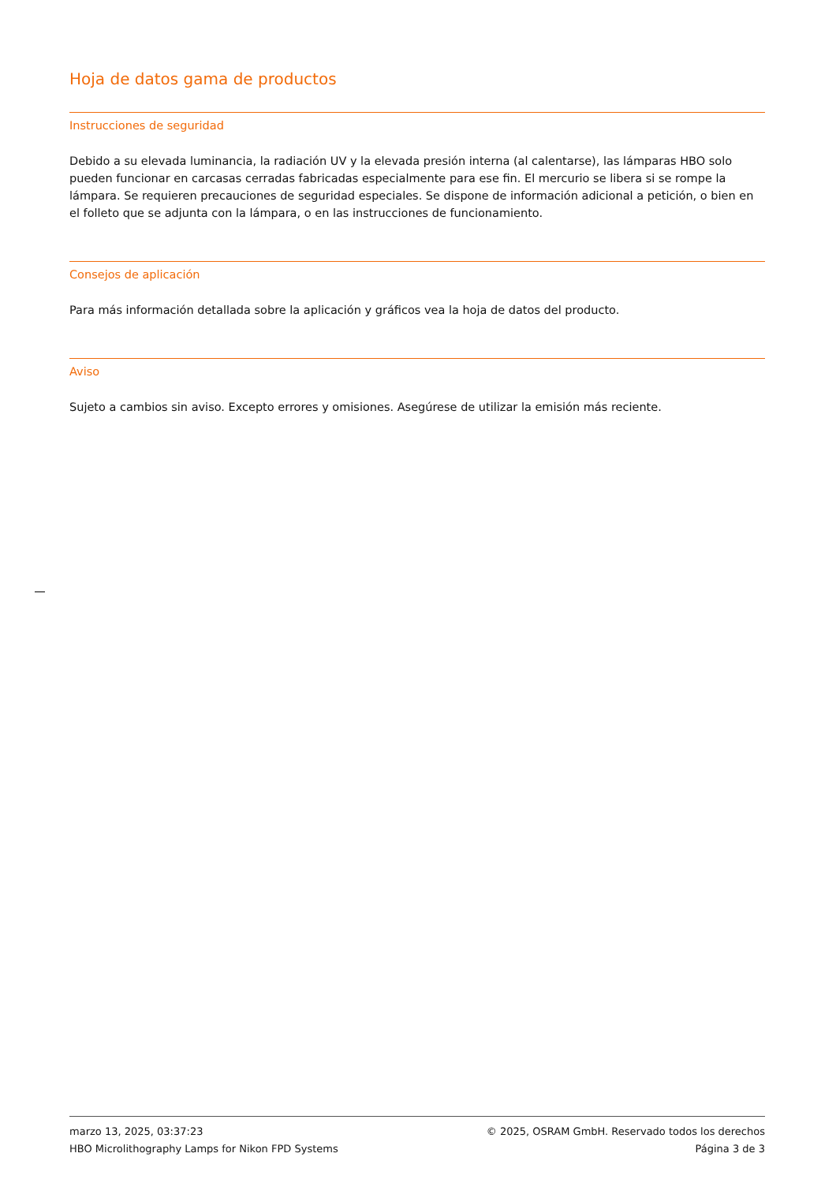Hoja de datos gama de productos
Instrucciones de seguridad
Debido a su elevada luminancia, la radiación UV y la elevada presión interna (al calentarse), las lámparas HBO solo pueden funcionar en carcasas cerradas fabricadas especialmente para ese fin. El mercurio se libera si se rompe la lámpara. Se requieren precauciones de seguridad especiales. Se dispone de información adicional a petición, o bien en el folleto que se adjunta con la lámpara, o en las instrucciones de funcionamiento.
Consejos de aplicación
Para más información detallada sobre la aplicación y gráficos vea la hoja de datos del producto.
Aviso
Sujeto a cambios sin aviso. Excepto errores y omisiones. Asegúrese de utilizar la emisión más reciente.
marzo 13, 2025, 03:37:23 © 2025, OSRAM GmbH. Reservado todos los derechos
HBO Microlithography Lamps for Nikon FPD Systems Página 3 de 3